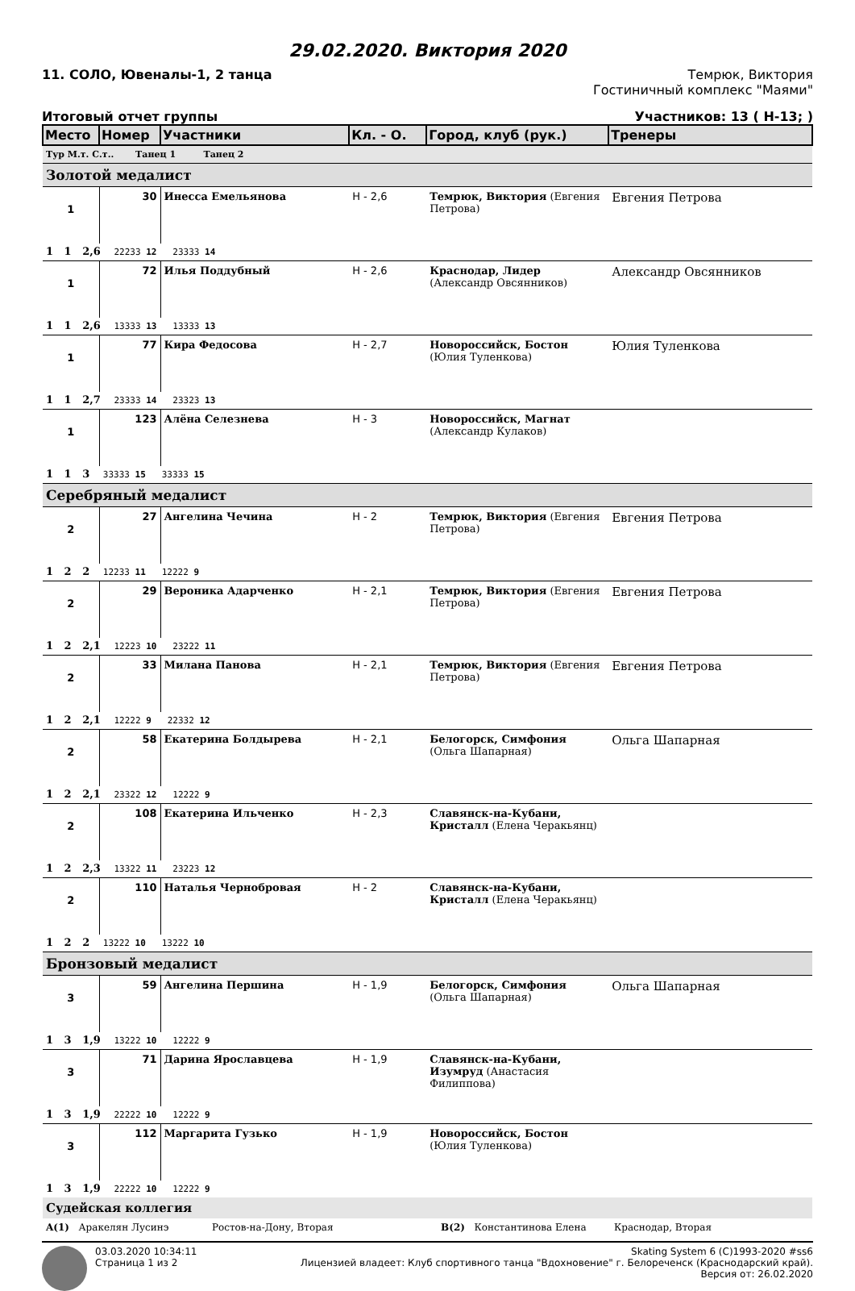29.02.2020. Виктория 2020
11. СОЛО, Ювеналы-1, 2 танца Темрюк, Виктория
Гостиничный комплекс "Маями"
Итоговый отчет группы Участников: 13 ( Н-13; )
| Место | Номер | Участники | Кл. - О. | Город, клуб (рук.) | Тренеры |
| Тур М.т. С.т.. Танец 1 Танец 2 | | | | | |
| Золотой медалист | | | | | |
| 1 | 30 | Инесса Емельянова | Н - 2,6 | Темрюк, Виктория (Евгения Петрова) | Евгения Петрова |
| 1 1 2,6 22233 12 23333 14 | | | | | |
| 1 | 72 | Илья Поддубный | Н - 2,6 | Краснодар, Лидер (Александр Овсянников) | Александр Овсянников |
| 1 1 2,6 13333 13 13333 13 | | | | | |
| 1 | 77 | Кира Федосова | Н - 2,7 | Новороссийск, Бостон (Юлия Туленкова) | Юлия Туленкова |
| 1 1 2,7 23333 14 23323 13 | | | | | |
| 1 | 123 | Алёна Селезнева | Н - 3 | Новороссийск, Магнат (Александр Кулаков) | |
| 1 1 3 33333 15 33333 15 | | | | | |
| Серебряный медалист | | | | | |
| 2 | 27 | Ангелина Чечина | Н - 2 | Темрюк, Виктория (Евгения Петрова) | Евгения Петрова |
| 1 2 2 12233 11 12222 9 | | | | | |
| 2 | 29 | Вероника Адарченко | Н - 2,1 | Темрюк, Виктория (Евгения Петрова) | Евгения Петрова |
| 1 2 2,1 12223 10 23222 11 | | | | | |
| 2 | 33 | Милана Панова | Н - 2,1 | Темрюк, Виктория (Евгения Петрова) | Евгения Петрова |
| 1 2 2,1 12222 9 22332 12 | | | | | |
| 2 | 58 | Екатерина Болдырева | Н - 2,1 | Белогорск, Симфония (Ольга Шапарная) | Ольга Шапарная |
| 1 2 2,1 23322 12 12222 9 | | | | | |
| 2 | 108 | Екатерина Ильченко | Н - 2,3 | Славянск-на-Кубани, Кристалл (Елена Черакьянц) | |
| 1 2 2,3 13322 11 23223 12 | | | | | |
| 2 | 110 | Наталья Чернобровая | Н - 2 | Славянск-на-Кубани, Кристалл (Елена Черакьянц) | |
| 1 2 2 13222 10 13222 10 | | | | | |
| Бронзовый медалист | | | | | |
| 3 | 59 | Ангелина Першина | Н - 1,9 | Белогорск, Симфония (Ольга Шапарная) | Ольга Шапарная |
| 1 3 1,9 13222 10 12222 9 | | | | | |
| 3 | 71 | Дарина Ярославцева | Н - 1,9 | Славянск-на-Кубани, Изумруд (Анастасия Филиппова) | |
| 1 3 1,9 22222 10 12222 9 | | | | | |
| 3 | 112 | Маргарита Гузько | Н - 1,9 | Новороссийск, Бостон (Юлия Туленкова) | |
| 1 3 1,9 22222 10 12222 9 | | | | | |
| Судейская коллегия | | | | | |
| A(1) Аракелян Лусинэ Ростов-на-Дону, Вторая B(2) Константинова Елена Краснодар, Вторая | | | | | |
03.03.2020 10:34:11
Страница 1 из 2
Skating System 6 (C)1993-2020 #ss6
Лицензией владеет: Клуб спортивного танца "Вдохновение" г. Белореченск (Краснодарский край).
Версия от: 26.02.2020